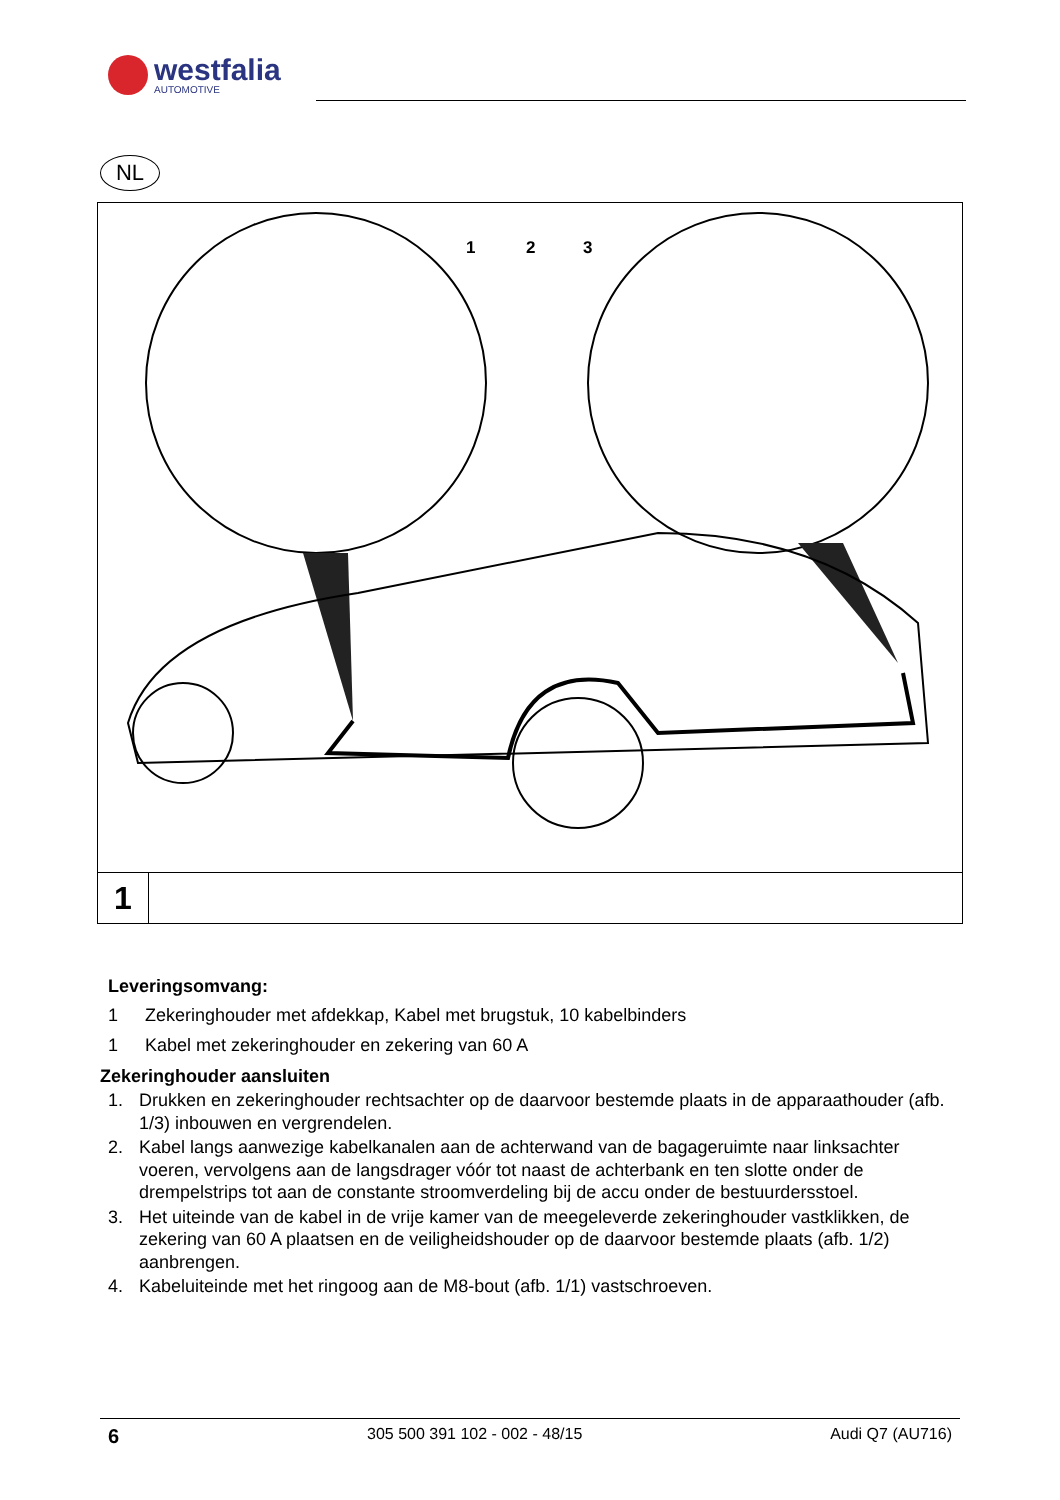westfalia
AUTOMOTIVE
NL
1 2 3
1
Leveringsomvang:
1 Zekeringhouder met afdekkap, Kabel met brugstuk, 10 kabelbinders
1 Kabel met zekeringhouder en zekering van 60 A
Zekeringhouder aansluiten
1. Drukken en zekeringhouder rechtsachter op de daarvoor bestemde plaats in de apparaathouder (afb. 1/3) inbouwen en vergrendelen.
2. Kabel langs aanwezige kabelkanalen aan de achterwand van de bagageruimte naar linksachter voeren, vervolgens aan de langsdrager vóór tot naast de achterbank en ten slotte onder de drempelstrips tot aan de constante stroomverdeling bij de accu onder de bestuurdersstoel.
3. Het uiteinde van de kabel in de vrije kamer van de meegeleverde zekeringhouder vastklikken, de zekering van 60 A plaatsen en de veiligheidshouder op de daarvoor bestemde plaats (afb. 1/2) aanbrengen.
4. Kabeluiteinde met het ringoog aan de M8-bout (afb. 1/1) vastschroeven.
6 305 500 391 102 - 002 - 48/15 Audi Q7 (AU716)